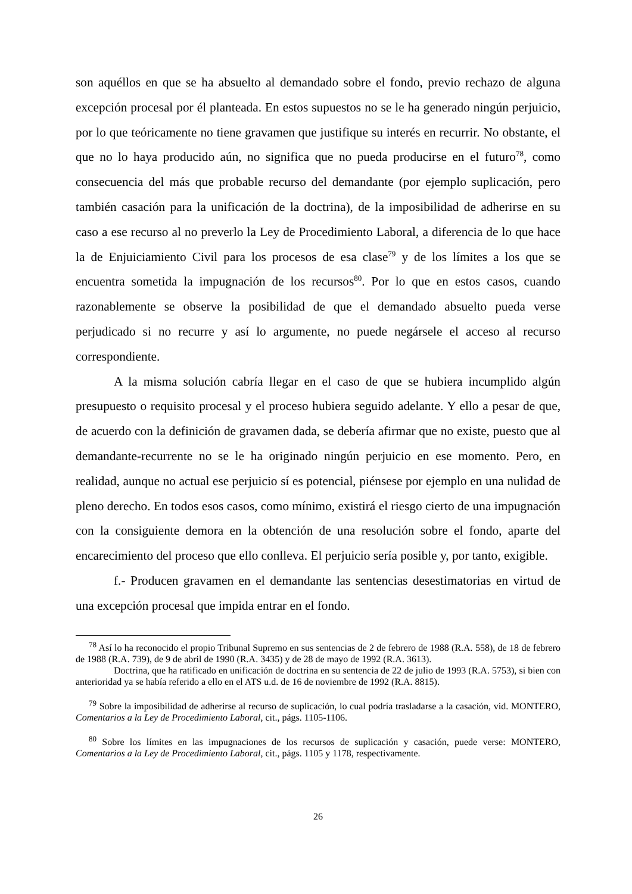son aquéllos en que se ha absuelto al demandado sobre el fondo, previo rechazo de alguna excepción procesal por él planteada. En estos supuestos no se le ha generado ningún perjuicio, por lo que teóricamente no tiene gravamen que justifique su interés en recurrir. No obstante, el que no lo haya producido aún, no significa que no pueda producirse en el futuro<sup>78</sup>, como consecuencia del más que probable recurso del demandante (por ejemplo suplicación, pero también casación para la unificación de la doctrina), de la imposibilidad de adherirse en su caso a ese recurso al no preverlo la Ley de Procedimiento Laboral, a diferencia de lo que hace la de Enjuiciamiento Civil para los procesos de esa clase<sup>79</sup> y de los límites a los que se encuentra sometida la impugnación de los recursos<sup>80</sup>. Por lo que en estos casos, cuando razonablemente se observe la posibilidad de que el demandado absuelto pueda verse perjudicado si no recurre y así lo argumente, no puede negársele el acceso al recurso correspondiente.
A la misma solución cabría llegar en el caso de que se hubiera incumplido algún presupuesto o requisito procesal y el proceso hubiera seguido adelante. Y ello a pesar de que, de acuerdo con la definición de gravamen dada, se debería afirmar que no existe, puesto que al demandante-recurrente no se le ha originado ningún perjuicio en ese momento. Pero, en realidad, aunque no actual ese perjuicio sí es potencial, piénsese por ejemplo en una nulidad de pleno derecho. En todos esos casos, como mínimo, existirá el riesgo cierto de una impugnación con la consiguiente demora en la obtención de una resolución sobre el fondo, aparte del encarecimiento del proceso que ello conlleva. El perjuicio sería posible y, por tanto, exigible.
f.- Producen gravamen en el demandante las sentencias desestimatorias en virtud de una excepción procesal que impida entrar en el fondo.
<sup>78</sup> Así lo ha reconocido el propio Tribunal Supremo en sus sentencias de 2 de febrero de 1988 (R.A. 558), de 18 de febrero de 1988 (R.A. 739), de 9 de abril de 1990 (R.A. 3435) y de 28 de mayo de 1992 (R.A. 3613).
Doctrina, que ha ratificado en unificación de doctrina en su sentencia de 22 de julio de 1993 (R.A. 5753), si bien con anterioridad ya se había referido a ello en el ATS u.d. de 16 de noviembre de 1992 (R.A. 8815).
<sup>79</sup> Sobre la imposibilidad de adherirse al recurso de suplicación, lo cual podría trasladarse a la casación, vid. MONTERO, Comentarios a la Ley de Procedimiento Laboral, cit., págs. 1105-1106.
<sup>80</sup> Sobre los límites en las impugnaciones de los recursos de suplicación y casación, puede verse: MONTERO, Comentarios a la Ley de Procedimiento Laboral, cit., págs. 1105 y 1178, respectivamente.
26